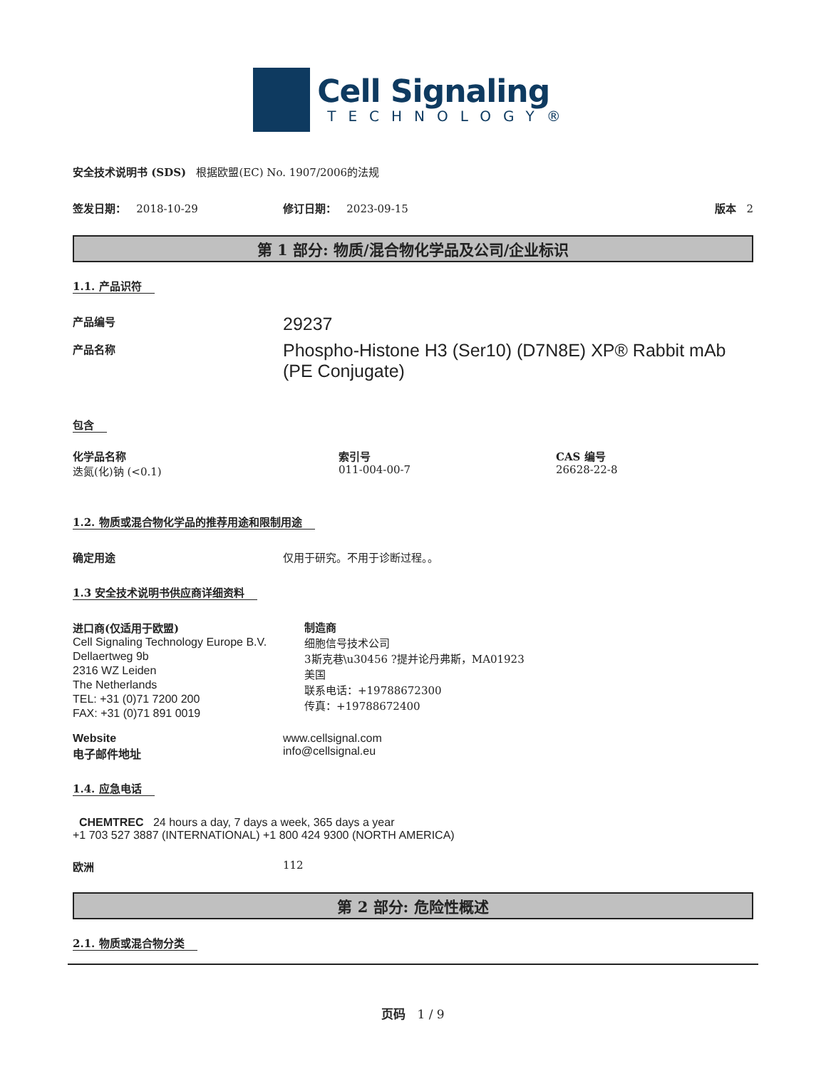Cell Signaling
TECHNOLOGY®
安全技术说明书 (SDS) 根据欧盟(EC) No. 1907/2006的法规
签发日期： 2018-10-29 修订日期： 2023-09-15 版本 2
第 1 部分: 物质/混合物化学品及公司/企业标识
1.1. 产品识符
产品编号
产品名称
29237
Phospho-Histone H3 (Ser10) (D7N8E) XP® Rabbit mAb (PE Conjugate)
包含
化学品名称
迭氮(化)钠 (<0.1)
索引号
011-004-00-7
CAS 编号
26628-22-8
1.2. 物质或混合物化学品的推荐用途和限制用途
确定用途 仅用于研究。不用于诊断过程。。
1.3 安全技术说明书供应商详细资料
进口商(仅适用于欧盟)
Cell Signaling Technology Europe B.V.
Dellaertweg 9b
2316 WZ Leiden
The Netherlands
TEL: +31 (0)71 7200 200
FAX: +31 (0)71 891 0019
制造商
细胞信号技术公司
3斯克巷\u30456 ?提并论丹弗斯，MA01923
美国
联系电话：+19788672300
传真：+19788672400
Website
电子邮件地址
www.cellsignal.com
info@cellsignal.eu
1.4. 应急电话
CHEMTREC 24 hours a day, 7 days a week, 365 days a year
+1 703 527 3887 (INTERNATIONAL) +1 800 424 9300 (NORTH AMERICA)
欧洲 112
第 2 部分: 危险性概述
2.1. 物质或混合物分类
页码 1 / 9